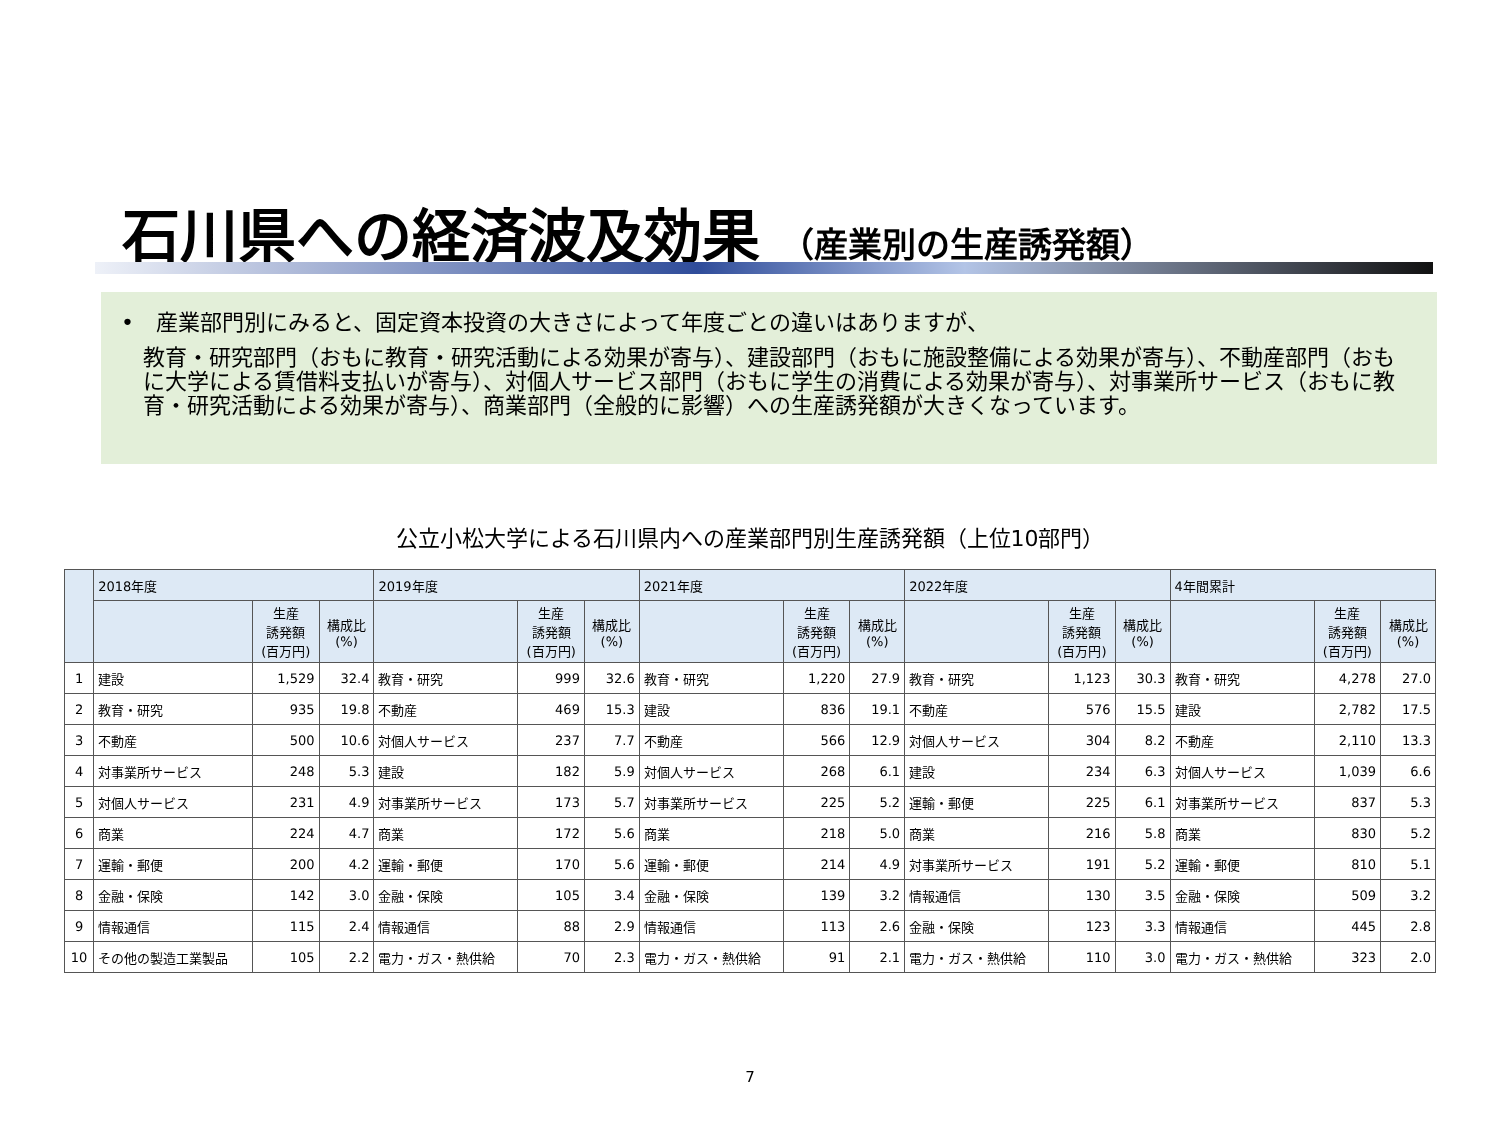石川県への経済波及効果 （産業別の生産誘発額）
•　産業部門別にみると、固定資本投資の大きさによって年度ごとの違いはありますが、
教育・研究部門（おもに教育・研究活動による効果が寄与）、建設部門（おもに施設整備による効果が寄与）、不動産部門（おもに大学による賃借料支払いが寄与）、対個人サービス部門（おもに学生の消費による効果が寄与）、対事業所サービス（おもに教育・研究活動による効果が寄与）、商業部門（全般的に影響）への生産誘発額が大きくなっています。
公立小松大学による石川県内への産業部門別生産誘発額（上位10部門）
| | 2018年度 | | | 2019年度 | | | 2021年度 | | | 2022年度 | | | 4年間累計 | | |
| --- | --- | --- | --- | --- | --- | --- | --- | --- | --- | --- | --- | --- | --- | --- | --- |
| | | 生産 誘発額 (百万円) | 構成比 (%) | | 生産 誘発額 (百万円) | 構成比 (%) | | 生産 誘発額 (百万円) | 構成比 (%) | | 生産 誘発額 (百万円) | 構成比 (%) | | 生産 誘発額 (百万円) | 構成比 (%) |
| 1 | 建設 | 1,529 | 32.4 | 教育・研究 | 999 | 32.6 | 教育・研究 | 1,220 | 27.9 | 教育・研究 | 1,123 | 30.3 | 教育・研究 | 4,278 | 27.0 |
| 2 | 教育・研究 | 935 | 19.8 | 不動産 | 469 | 15.3 | 建設 | 836 | 19.1 | 不動産 | 576 | 15.5 | 建設 | 2,782 | 17.5 |
| 3 | 不動産 | 500 | 10.6 | 対個人サービス | 237 | 7.7 | 不動産 | 566 | 12.9 | 対個人サービス | 304 | 8.2 | 不動産 | 2,110 | 13.3 |
| 4 | 対事業所サービス | 248 | 5.3 | 建設 | 182 | 5.9 | 対個人サービス | 268 | 6.1 | 建設 | 234 | 6.3 | 対個人サービス | 1,039 | 6.6 |
| 5 | 対個人サービス | 231 | 4.9 | 対事業所サービス | 173 | 5.7 | 対事業所サービス | 225 | 5.2 | 運輸・郵便 | 225 | 6.1 | 対事業所サービス | 837 | 5.3 |
| 6 | 商業 | 224 | 4.7 | 商業 | 172 | 5.6 | 商業 | 218 | 5.0 | 商業 | 216 | 5.8 | 商業 | 830 | 5.2 |
| 7 | 運輸・郵便 | 200 | 4.2 | 運輸・郵便 | 170 | 5.6 | 運輸・郵便 | 214 | 4.9 | 対事業所サービス | 191 | 5.2 | 運輸・郵便 | 810 | 5.1 |
| 8 | 金融・保険 | 142 | 3.0 | 金融・保険 | 105 | 3.4 | 金融・保険 | 139 | 3.2 | 情報通信 | 130 | 3.5 | 金融・保険 | 509 | 3.2 |
| 9 | 情報通信 | 115 | 2.4 | 情報通信 | 88 | 2.9 | 情報通信 | 113 | 2.6 | 金融・保険 | 123 | 3.3 | 情報通信 | 445 | 2.8 |
| 10 | その他の製造工業製品 | 105 | 2.2 | 電力・ガス・熱供給 | 70 | 2.3 | 電力・ガス・熱供給 | 91 | 2.1 | 電力・ガス・熱供給 | 110 | 3.0 | 電力・ガス・熱供給 | 323 | 2.0 |
7